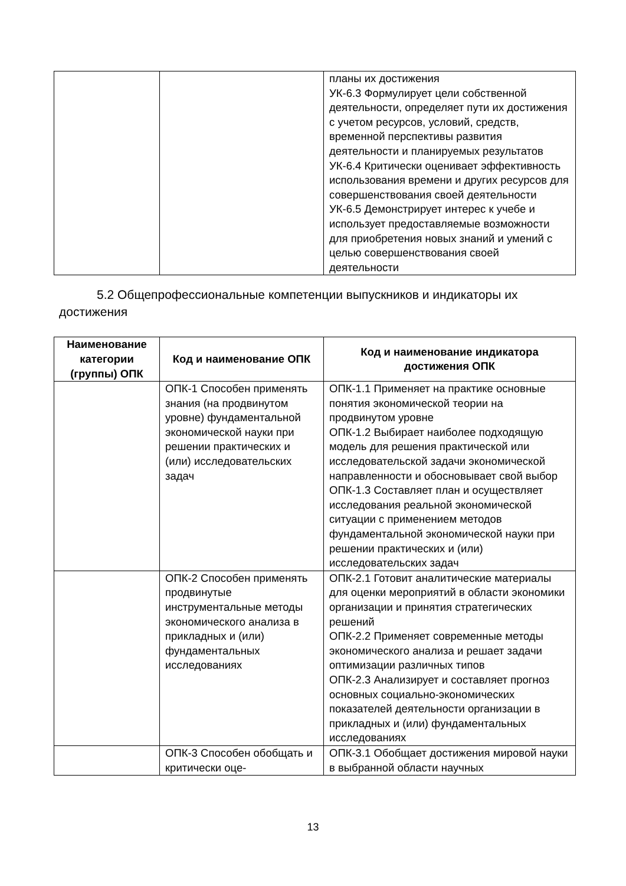| | | планы их достижения УК-6.3 Формулирует цели собственной деятельности, определяет пути их достижения с учетом ресурсов, условий, средств, временной перспективы развития деятельности и планируемых результатов УК-6.4 Критически оценивает эффективность использования времени и других ресурсов для совершенствования своей деятельности УК-6.5 Демонстрирует интерес к учебе и использует предоставляемые возможности для приобретения новых знаний и умений с целью совершенствования своей деятельности |
5.2 Общепрофессиональные компетенции выпускников и индикаторы их достижения
| Наименование категории (группы) ОПК | Код и наименование ОПК | Код и наименование индикатора достижения ОПК |
| --- | --- | --- |
| | ОПК-1 Способен применять знания (на продвинутом уровне) фундаментальной экономической науки при решении практических и (или) исследовательских задач | ОПК-1.1 Применяет на практике основные понятия экономической теории на продвинутом уровне ОПК-1.2 Выбирает наиболее подходящую модель для решения практической или исследовательской задачи экономической направленности и обосновывает свой выбор ОПК-1.3 Составляет план и осуществляет исследования реальной экономической ситуации с применением методов фундаментальной экономической науки при решении практических и (или) исследовательских задач |
| | ОПК-2 Способен применять продвинутые инструментальные методы экономического анализа в прикладных и (или) фундаментальных исследованиях | ОПК-2.1 Готовит аналитические материалы для оценки мероприятий в области экономики организации и принятия стратегических решений ОПК-2.2 Применяет современные методы экономического анализа и решает задачи оптимизации различных типов ОПК-2.3 Анализирует и составляет прогноз основных социально-экономических показателей деятельности организации в прикладных и (или) фундаментальных исследованиях |
| | ОПК-3 Способен обобщать и критически оце- | ОПК-3.1 Обобщает достижения мировой науки в выбранной области научных |
13